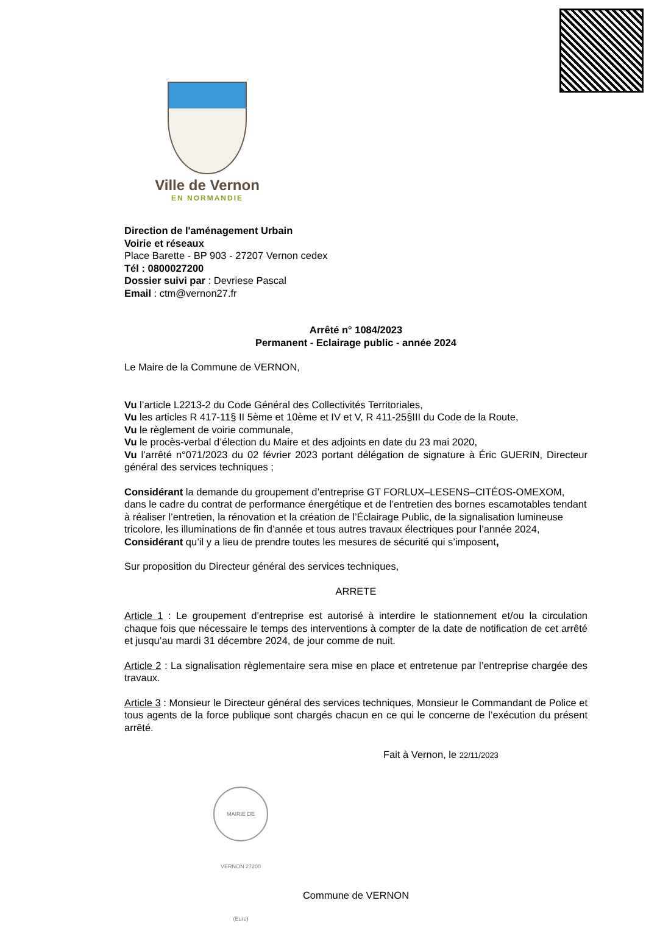Ville de Vernon
EN NORMANDIE
Direction de l'aménagement Urbain
Voirie et réseaux
Place Barette - BP 903 - 27207 Vernon cedex
Tél : 0800027200
Dossier suivi par : Devriese Pascal
Email : ctm@vernon27.fr
Arrêté n° 1084/2023
Permanent - Eclairage public - année 2024
Le Maire de la Commune de VERNON,
Vu l’article L2213-2 du Code Général des Collectivités Territoriales,
Vu les articles R 417-11§ II 5ème et 10ème et IV et V, R 411-25§III du Code de la Route,
Vu le règlement de voirie communale,
Vu le procès-verbal d’élection du Maire et des adjoints en date du 23 mai 2020,
Vu l’arrêté n°071/2023 du 02 février 2023 portant délégation de signature à Éric GUERIN, Directeur général des services techniques ;
Considérant la demande du groupement d’entreprise GT FORLUX–LESENS–CITÉOS-OMEXOM, dans le cadre du contrat de performance énergétique et de l’entretien des bornes escamotables tendant à réaliser l’entretien, la rénovation et la création de l’Éclairage Public, de la signalisation lumineuse tricolore, les illuminations de fin d’année et tous autres travaux électriques pour l’année 2024,
Considérant qu’il y a lieu de prendre toutes les mesures de sécurité qui s’imposent,
Sur proposition du Directeur général des services techniques,
ARRETE
Article 1 : Le groupement d’entreprise est autorisé à interdire le stationnement et/ou la circulation chaque fois que nécessaire le temps des interventions à compter de la date de notification de cet arrêté et jusqu’au mardi 31 décembre 2024, de jour comme de nuit.
Article 2 : La signalisation règlementaire sera mise en place et entretenue par l’entreprise chargée des travaux.
Article 3 : Monsieur le Directeur général des services techniques, Monsieur le Commandant de Police et tous agents de la force publique sont chargés chacun en ce qui le concerne de l’exécution du présent arrêté.
Fait à Vernon, le 22/11/2023
MAIRIE DE VERNON 27200 (Eure)
Commune de VERNON